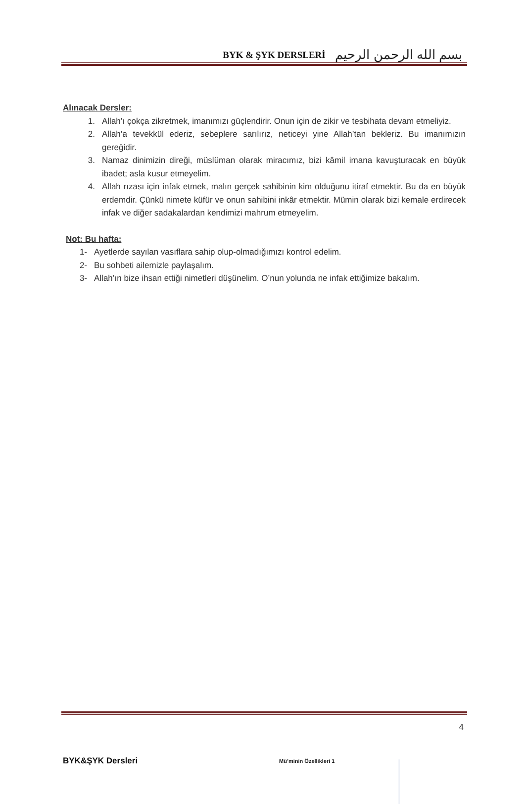BYK & ŞYK DERSLERİ
بسم الله الرحمن الرحيم
Alınacak Dersler:
1. Allah’ı çokça zikretmek, imanımızı güçlendirir. Onun için de zikir ve tesbihata devam etmeliyiz.
2. Allah’a tevekkül ederiz, sebeplere sarılırız, neticeyi yine Allah’tan bekleriz. Bu imanımızın gereğidir.
3. Namaz dinimizin direği, müslüman olarak miracımız, bizi kâmil imana kavuşturacak en büyük ibadet; asla kusur etmeyelim.
4. Allah rızası için infak etmek, malın gerçek sahibinin kim olduğunu itiraf etmektir. Bu da en büyük erdemdir. Çünkü nimete küfür ve onun sahibini inkâr etmektir. Mümin olarak bizi kemale erdirecek infak ve diğer sadakalardan kendimizi mahrum etmeyelim.
Not: Bu hafta:
1- Ayetlerde sayılan vasıflara sahip olup-olmadığımızı kontrol edelim.
2- Bu sohbeti ailemizle paylaşalım.
3- Allah’ın bize ihsan ettiği nimetleri düşünelim. O’nun yolunda ne infak ettiğimize bakalım.
BYK&ŞYK Dersleri Mü’minin Özellikleri 1 4